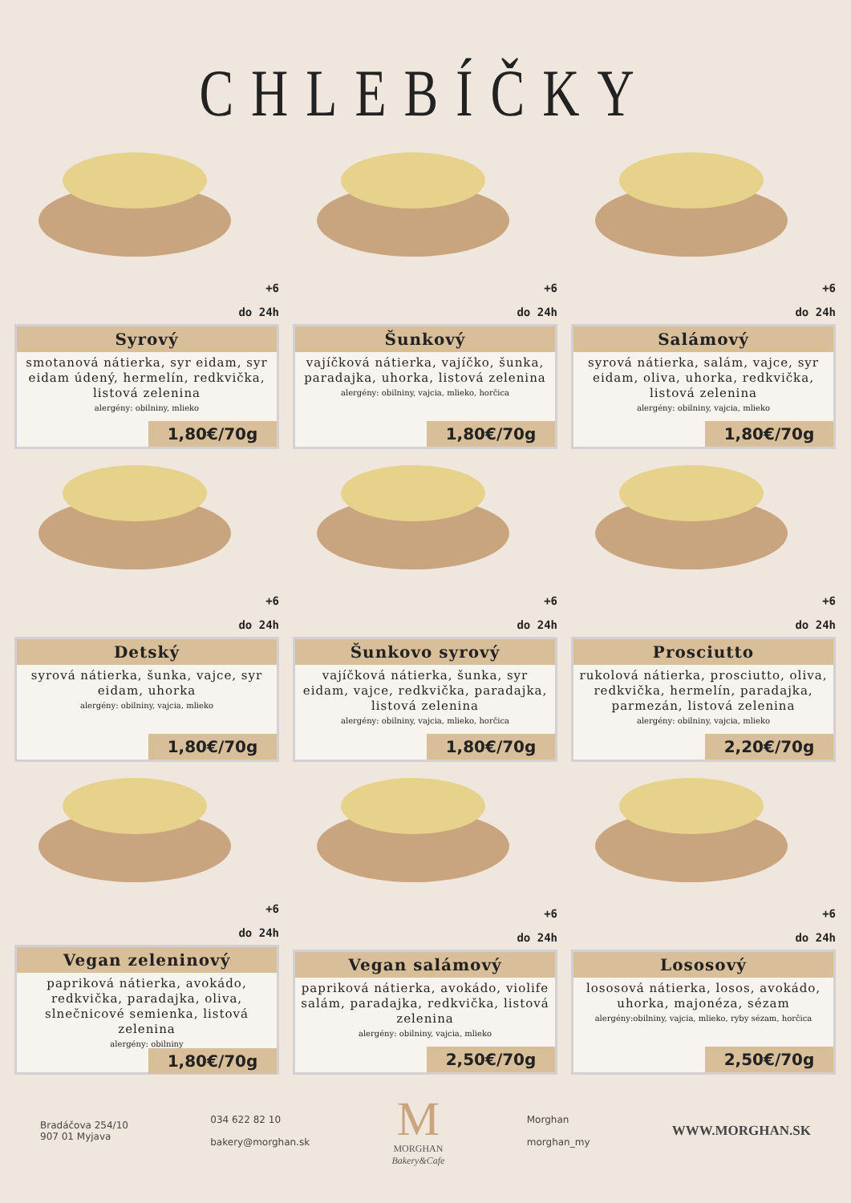CHLEBÍČKY
+6
do 24h
Syrový
smotanová nátierka, syr eidam, syr eidam údený, hermelín, redkvička, listová zelenina
alergény: obilniny, mlieko
1,80€/70g
+6
do 24h
Šunkový
vajíčková nátierka, vajíčko, šunka, paradajka, uhorka, listová zelenina
alergény: obilniny, vajcia, mlieko, horčica
1,80€/70g
+6
do 24h
Salámový
syrová nátierka, salám, vajce, syr eidam, oliva, uhorka, redkvička, listová zelenina
alergény: obilniny, vajcia, mlieko
1,80€/70g
+6
do 24h
Detský
syrová nátierka, šunka, vajce, syr eidam, uhorka
alergény: obilniny, vajcia, mlieko
1,80€/70g
+6
do 24h
Šunkovo syrový
vajíčková nátierka, šunka, syr eidam, vajce, redkvička, paradajka, listová zelenina
alergény: obilniny, vajcia, mlieko, horčica
1,80€/70g
+6
do 24h
Prosciutto
rukolová nátierka, prosciutto, oliva, redkvička, hermelín, paradajka, parmezán, listová zelenina
alergény: obilniny, vajcia, mlieko
2,20€/70g
+6
do 24h
Vegan zeleninový
papriková nátierka, avokádo, redkvička, paradajka, oliva, slnečnicové semienka, listová zelenina
alergény: obilniny
1,80€/70g
+6
do 24h
Vegan salámový
papriková nátierka, avokádo, violife salám, paradajka, redkvička, listová zelenina
alergény: obilniny, vajcia, mlieko
2,50€/70g
+6
do 24h
Lososový
lososová nátierka, losos, avokádo, uhorka, majonéza, sézam
alergény:obilniny, vajcia, mlieko, ryby sézam, horčica
2,50€/70g
Bradáčova 254/10
907 01 Myjava
034 622 82 10
bakery@morghan.sk
M
MORGHAN
Bakery&Cafe
Morghan
morghan_my
WWW.MORGHAN.SK